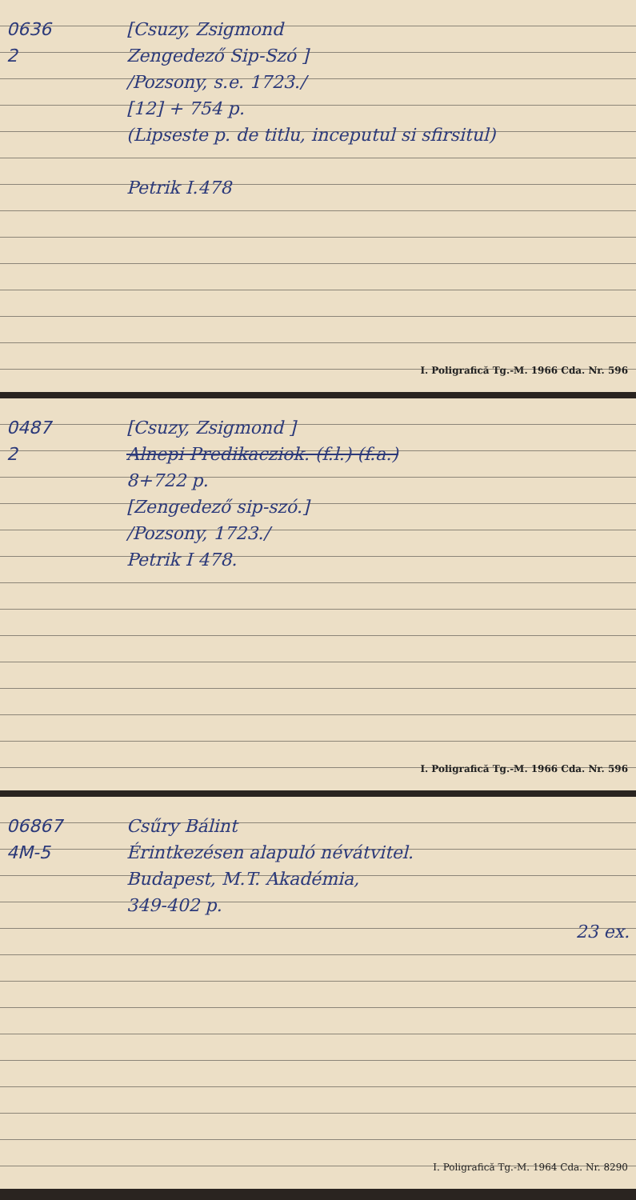0636
2
[Csuzy, Zsigmond
Zengedező Sip-Szó ]
/Pozsony, s.e. 1723./
[12] + 754 p.
(Lipseste p. de titlu, inceputul si sfirsitul)
Petrik I.478
I. Poligrafică Tg.-M. 1966 Cda. Nr. 596
0487
2
[Csuzy, Zsigmond ]
Alnepi Predikacziok. (f.l.) (f.a.)
8+722 p.
[Zengedező sip-szó.]
/Pozsony, 1723./
Petrik I 478.
I. Poligrafică Tg.-M. 1966 Cda. Nr. 596
06867
4M-5
Csűry Bálint
Érintkezésen alapuló névátvitel.
Budapest, M.T. Akadémia,
349-402 p.
23 ex.
I. Poligrafică Tg.-M. 1964 Cda. Nr. 8290